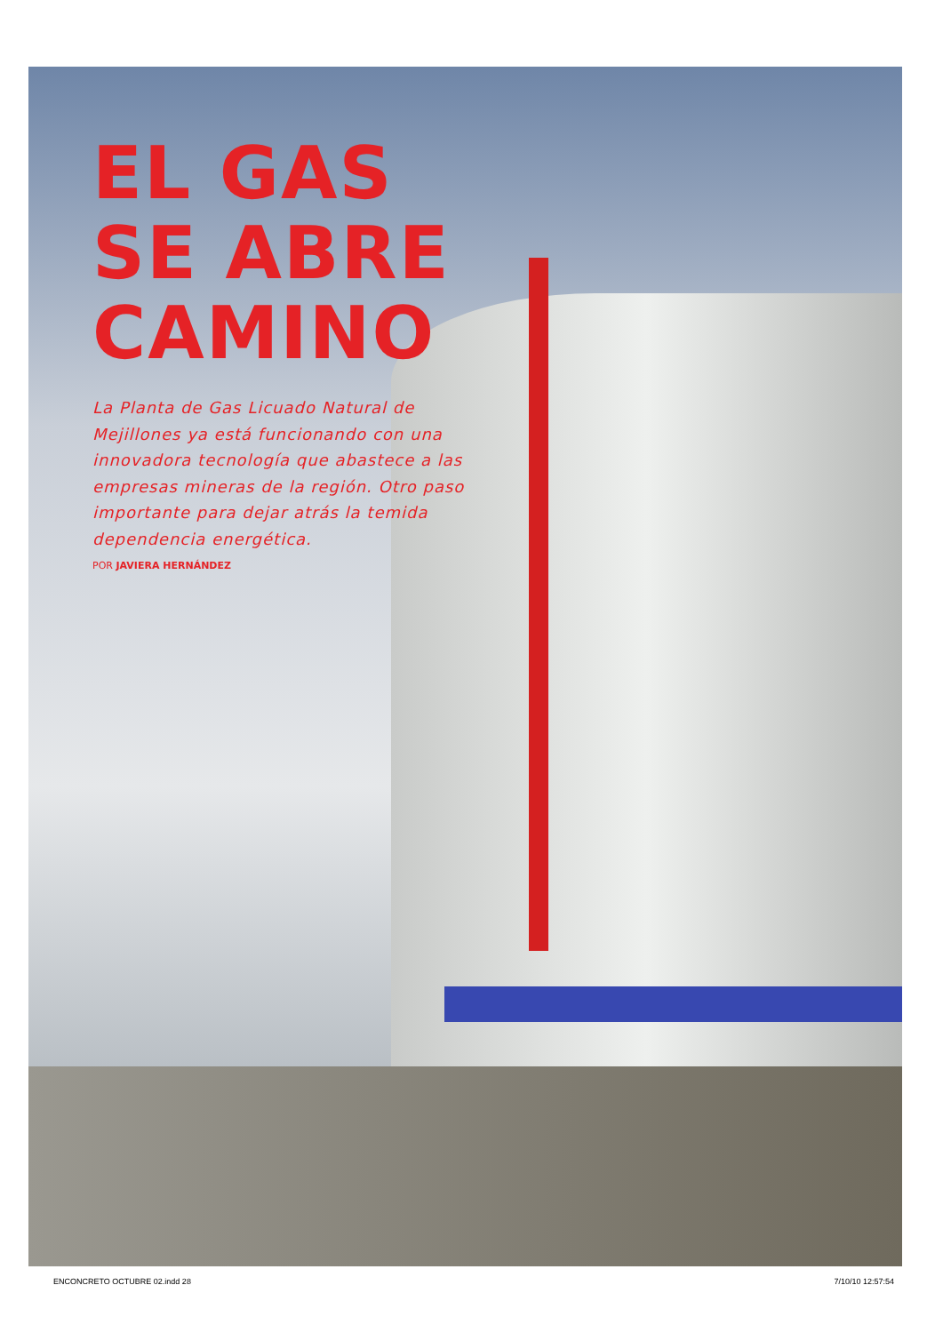EL GAS
SE ABRE
CAMINO
La Planta de Gas Licuado Natural de Mejillones ya está funcionando con una innovadora tecnología que abastece a las empresas mineras de la región. Otro paso importante para dejar atrás la temida dependencia energética.
POR JAVIERA HERNÁNDEZ
ENCONCRETO OCTUBRE 02.indd 28 7/10/10 12:57:54